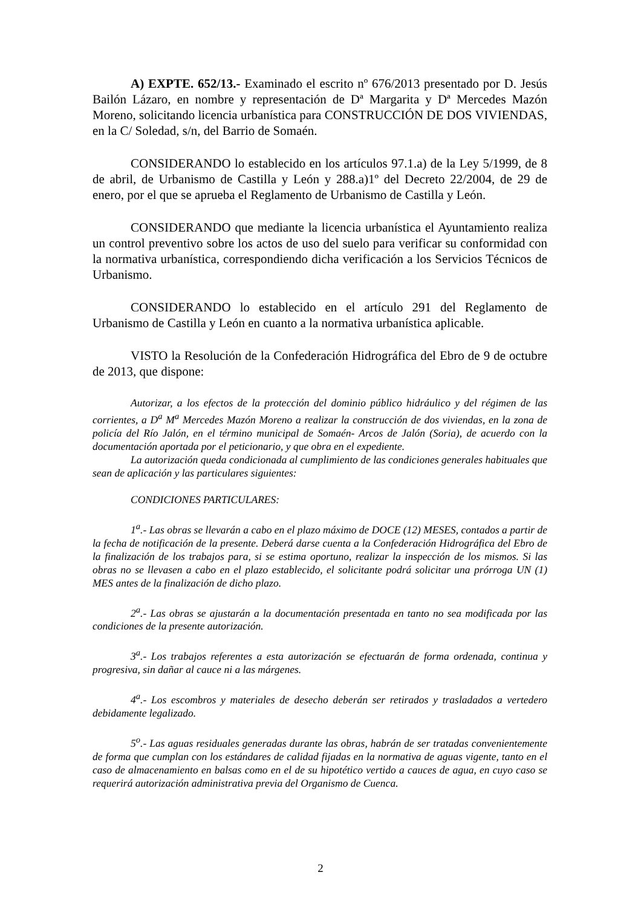A) EXPTE. 652/13.- Examinado el escrito nº 676/2013 presentado por D. Jesús Bailón Lázaro, en nombre y representación de Dª Margarita y Dª Mercedes Mazón Moreno, solicitando licencia urbanística para CONSTRUCCIÓN DE DOS VIVIENDAS, en la C/ Soledad, s/n, del Barrio de Somaén.
CONSIDERANDO lo establecido en los artículos 97.1.a) de la Ley 5/1999, de 8 de abril, de Urbanismo de Castilla y León y 288.a)1º del Decreto 22/2004, de 29 de enero, por el que se aprueba el Reglamento de Urbanismo de Castilla y León.
CONSIDERANDO que mediante la licencia urbanística el Ayuntamiento realiza un control preventivo sobre los actos de uso del suelo para verificar su conformidad con la normativa urbanística, correspondiendo dicha verificación a los Servicios Técnicos de Urbanismo.
CONSIDERANDO lo establecido en el artículo 291 del Reglamento de Urbanismo de Castilla y León en cuanto a la normativa urbanística aplicable.
VISTO la Resolución de la Confederación Hidrográfica del Ebro de 9 de octubre de 2013, que dispone:
Autorizar, a los efectos de la protección del dominio público hidráulico y del régimen de las corrientes, a D<sup>a</sup> M<sup>a</sup> Mercedes Mazón Moreno a realizar la construcción de dos viviendas, en la zona de policía del Río Jalón, en el término municipal de Somaén- Arcos de Jalón (Soria), de acuerdo con la documentación aportada por el peticionario, y que obra en el expediente.
La autorización queda condicionada al cumplimiento de las condiciones generales habituales que sean de aplicación y las particulares siguientes:
CONDICIONES PARTICULARES:
1<sup>a</sup>.- Las obras se llevarán a cabo en el plazo máximo de DOCE (12) MESES, contados a partir de la fecha de notificación de la presente. Deberá darse cuenta a la Confederación Hidrográfica del Ebro de la finalización de los trabajos para, si se estima oportuno, realizar la inspección de los mismos. Si las obras no se llevasen a cabo en el plazo establecido, el solicitante podrá solicitar una prórroga UN (1) MES antes de la finalización de dicho plazo.
2<sup>a</sup>.- Las obras se ajustarán a la documentación presentada en tanto no sea modificada por las condiciones de la presente autorización.
3<sup>a</sup>.- Los trabajos referentes a esta autorización se efectuarán de forma ordenada, continua y progresiva, sin dañar al cauce ni a las márgenes.
4<sup>a</sup>.- Los escombros y materiales de desecho deberán ser retirados y trasladados a vertedero debidamente legalizado.
5<sup>o</sup>.- Las aguas residuales generadas durante las obras, habrán de ser tratadas convenientemente de forma que cumplan con los estándares de calidad fijadas en la normativa de aguas vigente, tanto en el caso de almacenamiento en balsas como en el de su hipotético vertido a cauces de agua, en cuyo caso se requerirá autorización administrativa previa del Organismo de Cuenca.
2